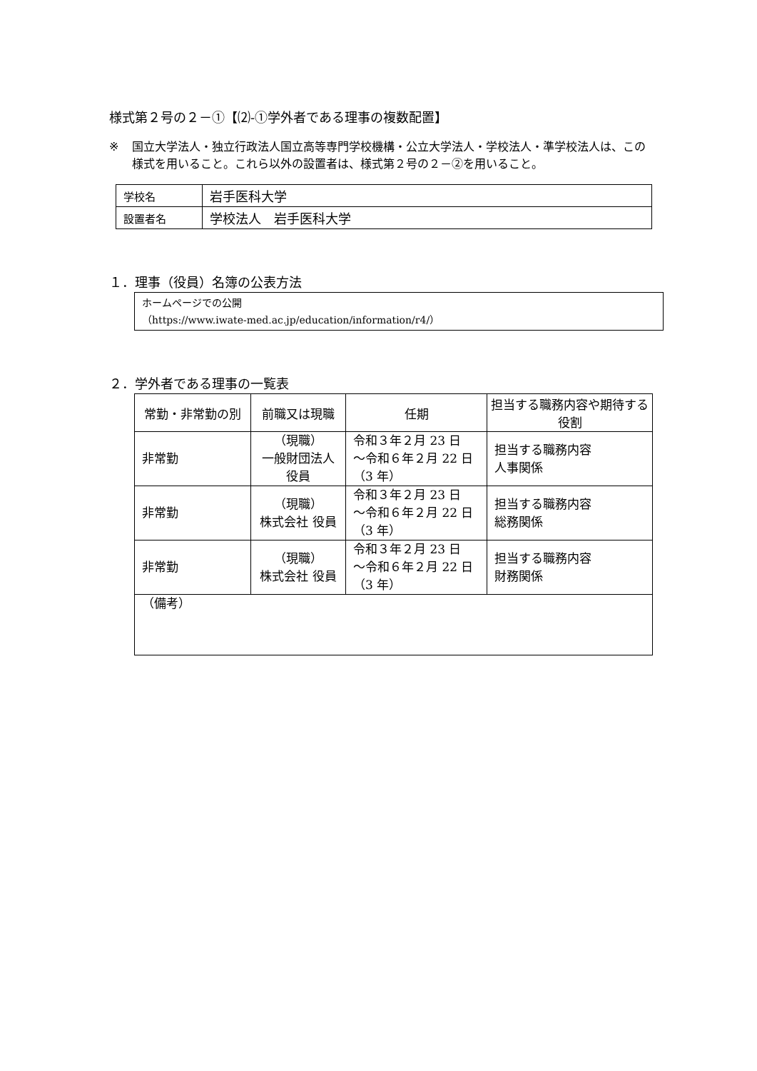様式第２号の２－①【⑵-①学外者である理事の複数配置】
※ 国立大学法人・独立行政法人国立高等専門学校機構・公立大学法人・学校法人・準学校法人は、この様式を用いること。これら以外の設置者は、様式第２号の２－②を用いること。
| 学校名 | 岩手医科大学 |
| 設置者名 | 学校法人 岩手医科大学 |
１．理事（役員）名簿の公表方法
ホームページでの公開
（https://www.iwate-med.ac.jp/education/information/r4/）
２．学外者である理事の一覧表
| 常勤・非常勤の別 | 前職又は現職 | 任期 | 担当する職務内容や期待する役割 |
| --- | --- | --- | --- |
| 非常勤 | （現職） 一般財団法人 役員 | 令和３年２月 23 日 ～令和６年２月 22 日 （3 年） | 担当する職務内容 人事関係 |
| 非常勤 | （現職） 株式会社 役員 | 令和３年２月 23 日 ～令和６年２月 22 日 （3 年） | 担当する職務内容 総務関係 |
| 非常勤 | （現職） 株式会社 役員 | 令和３年２月 23 日 ～令和６年２月 22 日 （3 年） | 担当する職務内容 財務関係 |
| （備考） | | | |